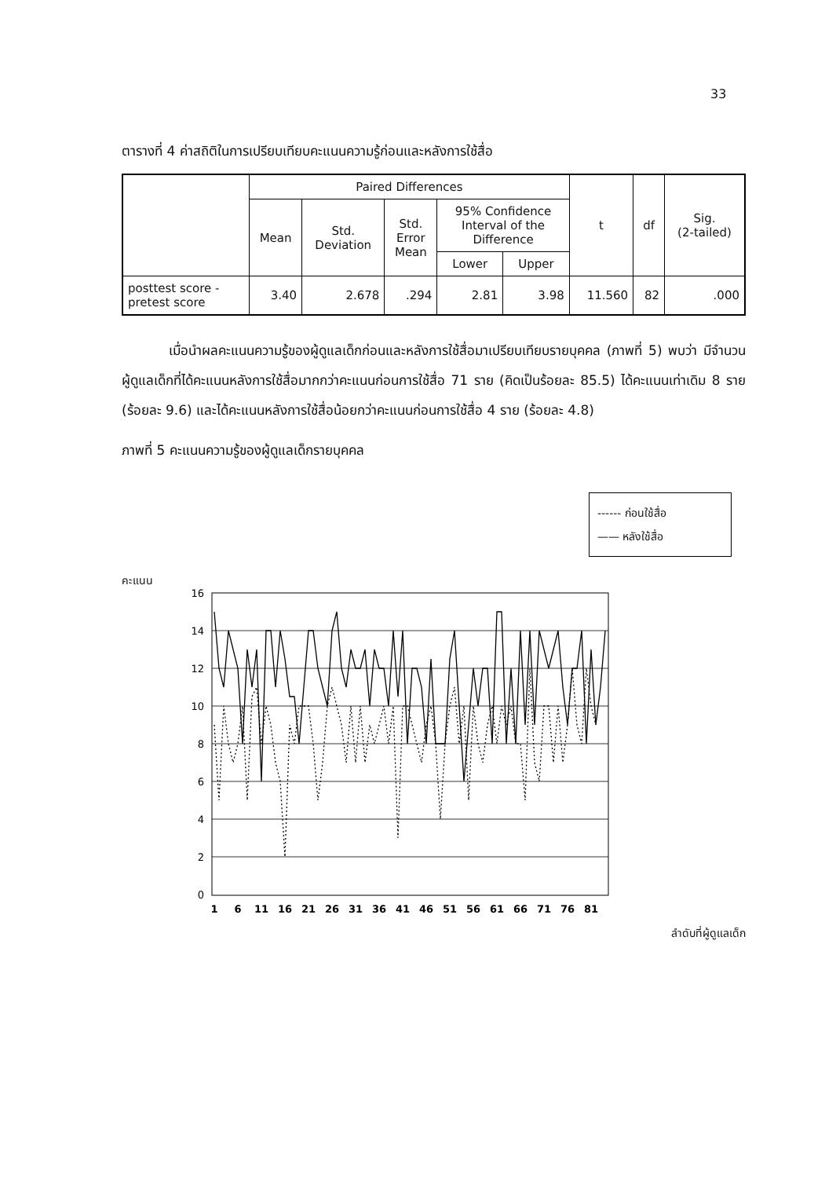33
ตารางที่ 4 ค่าสถิติในการเปรียบเทียบคะแนนความรู้ก่อนและหลังการใช้สื่อ
| | Paired Differences | | | | | t | df | Sig. (2-tailed) |
| --- | --- | --- | --- | --- | --- | --- | --- | --- |
| | Mean | Std. Deviation | Std. Error Mean | 95% Confidence Interval of the Difference | | | | |
| | | | | Lower | Upper | | | |
| posttest score - pretest score | 3.40 | 2.678 | .294 | 2.81 | 3.98 | 11.560 | 82 | .000 |
เมื่อนำผลคะแนนความรู้ของผู้ดูแลเด็กก่อนและหลังการใช้สื่อมาเปรียบเทียบรายบุคคล (ภาพที่ 5) พบว่า มีจำนวนผู้ดูแลเด็กที่ได้คะแนนหลังการใช้สื่อมากกว่าคะแนนก่อนการใช้สื่อ 71 ราย (คิดเป็นร้อยละ 85.5) ได้คะแนนเท่าเดิม 8 ราย (ร้อยละ 9.6) และได้คะแนนหลังการใช้สื่อน้อยกว่าคะแนนก่อนการใช้สื่อ 4 ราย (ร้อยละ 4.8)
ภาพที่ 5 คะแนนความรู้ของผู้ดูแลเด็กรายบุคคล
------ ก่อนใช้สื่อ
—— หลังใช้สื่อ
คะแนน
16
14
12
10
8
6
4
2
0
1
6
11
16
21
26
31
36
41
46
51
56
61
66
71
76
81
ลำดับที่ผู้ดูแลเด็ก